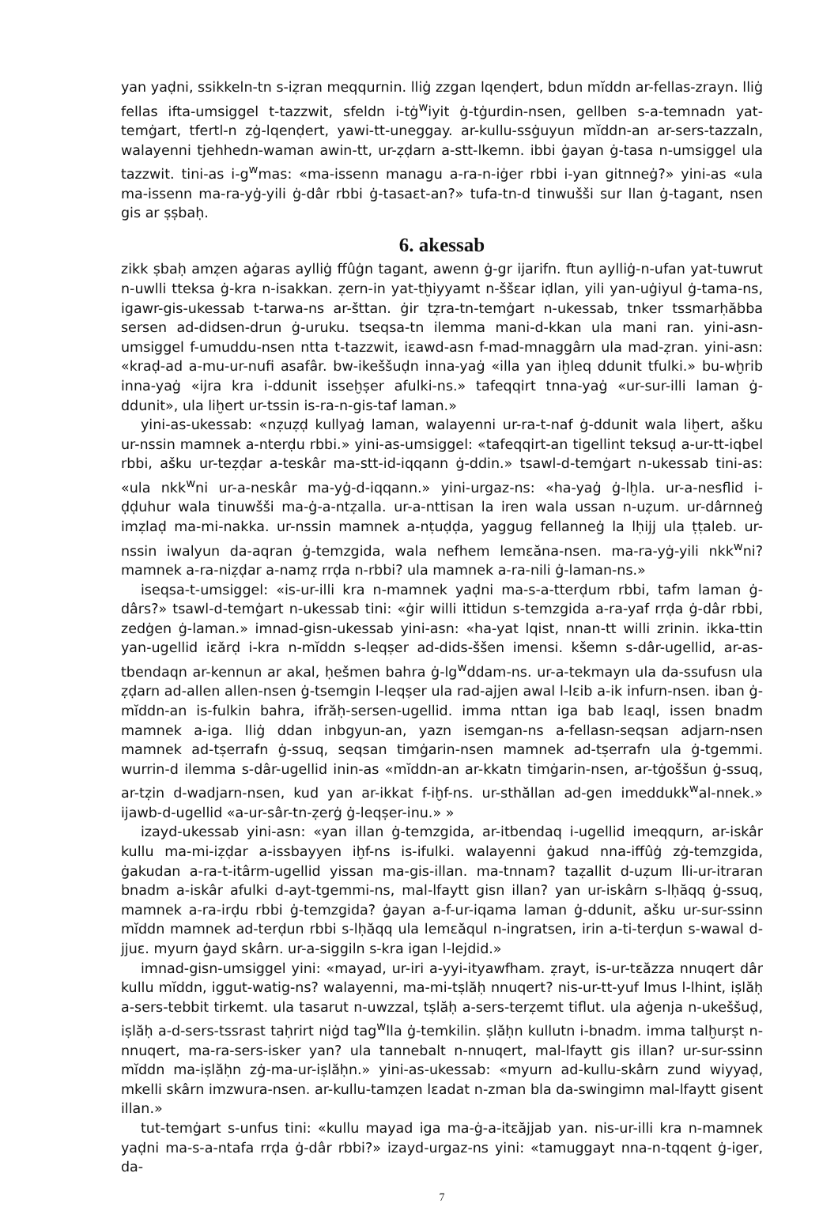yan yaḍni, ssikkeln-tn s-iẓran meqqurnin. lliġ zzgan lqenḍert, bdun mĭddn ar-fellas-zrayn. lliġ fellas ifta-umsiggel t-tazzwit, sfeldn i-tġ<sup>w</sup>iyit ġ-tġurdin-nsen, gellben s-a-temnadn yat-temġart, tfertl-n zġ-lqenḍert, yawi-tt-uneggay. ar-kullu-ssġuyun mĭddn-an ar-sers-tazzaln, walayenni tjehhedn-waman awin-tt, ur-ẓḍarn a-stt-lkemn. ibbi ġayan ġ-tasa n-umsiggel ula tazzwit. tini-as i-g<sup>w</sup>mas: «ma-issenn managu a-ra-n-iġer rbbi i-yan gitnneġ?» yini-as «ula ma-issenn ma-ra-yġ-yili ġ-dâr rbbi ġ-tasaɛt-an?» tufa-tn-d tinwušši sur llan ġ-tagant, nsen gis ar ṣṣbaḥ.
6. akessab
zikk ṣbaḥ amẓen aġaras aylliġ ffûġn tagant, awenn ġ-gr ijarifn. ftun aylliġ-n-ufan yat-tuwrut n-uwlli tteksa ġ-kra n-isakkan. ẓern-in yat-tḫiyyamt n-ššɛar iḍlan, yili yan-uġiyul ġ-tama-ns, igawr-gis-ukessab t-tarwa-ns ar-šttan. ġir tẓra-tn-temġart n-ukessab, tnker tssmarḥăbba sersen ad-didsen-drun ġ-uruku. tseqsa-tn ilemma mani-d-kkan ula mani ran. yini-asn-umsiggel f-umuddu-nsen ntta t-tazzwit, iɛawd-asn f-mad-mnaggârn ula mad-ẓran. yini-asn: «kraḍ-ad a-mu-ur-nufi asafâr. bw-ikeššuḍn inna-yaġ «illa yan iḫleq ddunit tfulki.» bu-wḫrib inna-yaġ «ijra kra i-ddunit isseḫṣer afulki-ns.» tafeqqirt tnna-yaġ «ur-sur-illi laman ġ-ddunit», ula liḫert ur-tssin is-ra-n-gis-taf laman.»
yini-as-ukessab: «nẓuẓḍ kullyaġ laman, walayenni ur-ra-t-naf ġ-ddunit wala liḫert, ašku ur-nssin mamnek a-nterḍu rbbi.» yini-as-umsiggel: «tafeqqirt-an tigellint teksuḍ a-ur-tt-iqbel rbbi, ašku ur-teẓḍar a-teskâr ma-stt-id-iqqann ġ-ddin.» tsawl-d-temġart n-ukessab tini-as: «ula nkk<sup>w</sup>ni ur-a-neskâr ma-yġ-d-iqqann.» yini-urgaz-ns: «ha-yaġ ġ-lḫla. ur-a-nesflid i-ḍḍuhur wala tinuwšši ma-ġ-a-ntẓalla. ur-a-nttisan la iren wala ussan n-uẓum. ur-dârnneġ imẓlaḍ ma-mi-nakka. ur-nssin mamnek a-nṭuḍḍa, yaggug fellanneġ la lḥijj ula ṭṭaleb. ur-nssin iwalyun da-aqran ġ-temzgida, wala nefhem lemɛăna-nsen. ma-ra-yġ-yili nkk<sup>w</sup>ni? mamnek a-ra-niẓḍar a-namẓ rrḍa n-rbbi? ula mamnek a-ra-nili ġ-laman-ns.»
iseqsa-t-umsiggel: «is-ur-illi kra n-mamnek yaḍni ma-s-a-tterḍum rbbi, tafm laman ġ-dârs?» tsawl-d-temġart n-ukessab tini: «ġir willi ittidun s-temzgida a-ra-yaf rrḍa ġ-dâr rbbi, zedġen ġ-laman.» imnad-gisn-ukessab yini-asn: «ha-yat lqist, nnan-tt willi zrinin. ikka-ttin yan-ugellid iɛărḍ i-kra n-mĭddn s-leqṣer ad-dids-ššen imensi. kšemn s-dâr-ugellid, ar-as-tbendaqn ar-kennun ar akal, ḥešmen bahra ġ-lg<sup>w</sup>ddam-ns. ur-a-tekmayn ula da-ssufusn ula ẓḍarn ad-allen allen-nsen ġ-tsemgin l-leqṣer ula rad-ajjen awal l-lɛib a-ik infurn-nsen. iban ġ-mĭddn-an is-fulkin bahra, ifrăḥ-sersen-ugellid. imma nttan iga bab lɛaql, issen bnadm mamnek a-iga. lliġ ddan inbgyun-an, yazn isemgan-ns a-fellasn-seqsan adjarn-nsen mamnek ad-tṣerrafn ġ-ssuq, seqsan timġarin-nsen mamnek ad-tṣerrafn ula ġ-tgemmi. wurrin-d ilemma s-dâr-ugellid inin-as «mĭddn-an ar-kkatn timġarin-nsen, ar-tġoššun ġ-ssuq, ar-tẓin d-wadjarn-nsen, kud yan ar-ikkat f-iḫf-ns. ur-sthăllan ad-gen imeddukk<sup>w</sup>al-nnek.» ijawb-d-ugellid «a-ur-sâr-tn-ẓerġ ġ-leqṣer-inu.» »
izayd-ukessab yini-asn: «yan illan ġ-temzgida, ar-itbendaq i-ugellid imeqqurn, ar-iskâr kullu ma-mi-iẓḍar a-issbayyen iḫf-ns is-ifulki. walayenni ġakud nna-iffûġ zġ-temzgida, ġakudan a-ra-t-itârm-ugellid yissan ma-gis-illan. ma-tnnam? taẓallit d-uẓum lli-ur-itraran bnadm a-iskâr afulki d-ayt-tgemmi-ns, mal-lfaytt gisn illan? yan ur-iskârn s-lḥăqq ġ-ssuq, mamnek a-ra-irḍu rbbi ġ-temzgida? ġayan a-f-ur-iqama laman ġ-ddunit, ašku ur-sur-ssinn mĭddn mamnek ad-terḍun rbbi s-lḥăqq ula lemɛăqul n-ingratsen, irin a-ti-terḍun s-wawal d-jjuɛ. myurn ġayd skârn. ur-a-siggiln s-kra igan l-lejdid.»
imnad-gisn-umsiggel yini: «mayad, ur-iri a-yyi-ityawfham. ẓrayt, is-ur-tɛăzza nnuqert dâr kullu mĭddn, iggut-watig-ns? walayenni, ma-mi-tṣlăḥ nnuqert? nis-ur-tt-yuf lmus l-lhint, iṣlăḥ a-sers-tebbit tirkemt. ula tasarut n-uwzzal, tṣlăḥ a-sers-terẓemt tiflut. ula aġenja n-ukeššuḍ, iṣlăḥ a-d-sers-tssrast taḥrirt niġd tag<sup>w</sup>lla ġ-temkilin. ṣlăḥn kullutn i-bnadm. imma talḫurṣt n-nnuqert, ma-ra-sers-isker yan? ula tannebalt n-nnuqert, mal-lfaytt gis illan? ur-sur-ssinn mĭddn ma-iṣlăḥn zġ-ma-ur-iṣlăḥn.» yini-as-ukessab: «myurn ad-kullu-skârn zund wiyyaḍ, mkelli skârn imzwura-nsen. ar-kullu-tamẓen lɛadat n-zman bla da-swingimn mal-lfaytt gisent illan.»
tut-temġart s-unfus tini: «kullu mayad iga ma-ġ-a-itɛăjjab yan. nis-ur-illi kra n-mamnek yaḍni ma-s-a-ntafa rrḍa ġ-dâr rbbi?» izayd-urgaz-ns yini: «tamuggayt nna-n-tqqent ġ-iger, da-
7